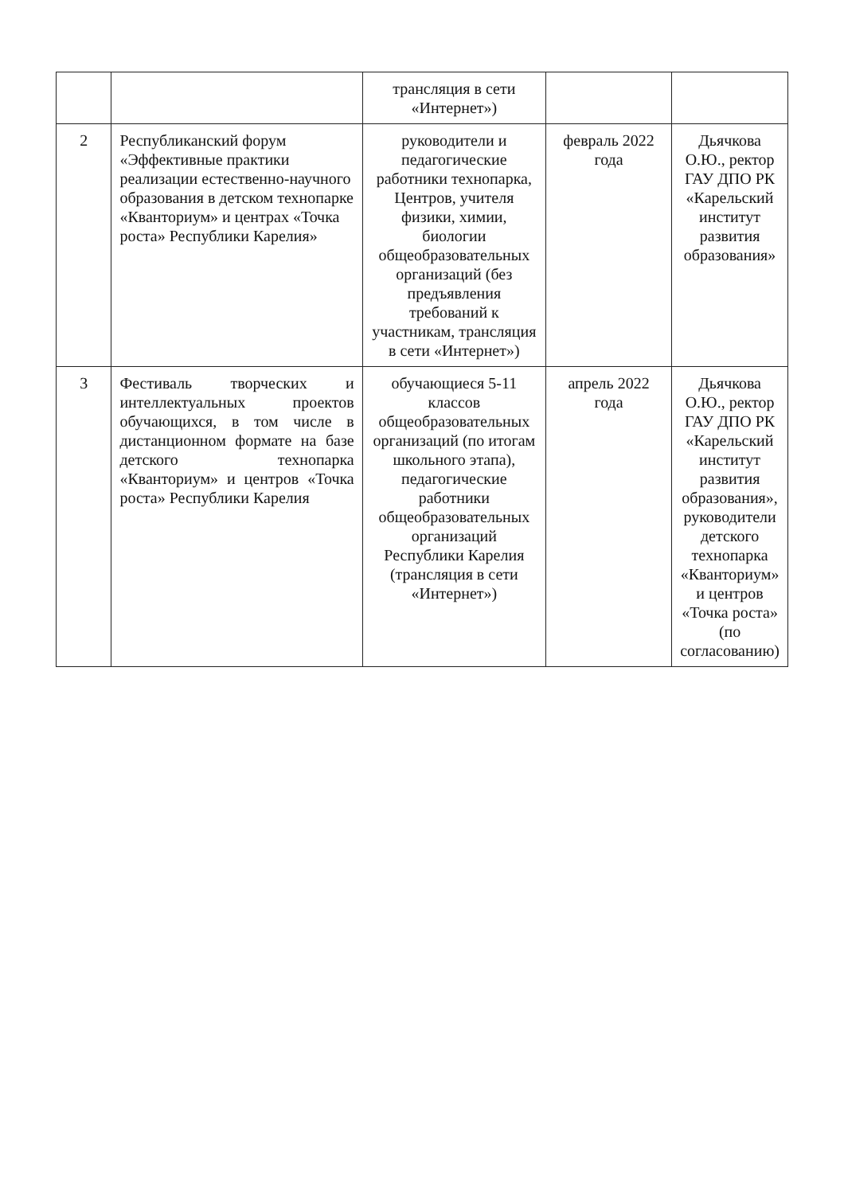| | | трансляция в сети «Интернет») | | |
| 2 | Республиканский форум «Эффективные практики реализации естественно-научного образования в детском технопарке «Кванториум» и центрах «Точка роста» Республики Карелия» | руководители и педагогические работники технопарка, Центров, учителя физики, химии, биологии общеобразовательных организаций (без предъявления требований к участникам, трансляция в сети «Интернет») | февраль 2022 года | Дьячкова О.Ю., ректор ГАУ ДПО РК «Карельский институт развития образования» |
| 3 | Фестиваль творческих и интеллектуальных проектов обучающихся, в том числе в дистанционном формате на базе детского технопарка «Кванториум» и центров «Точка роста» Республики Карелия | обучающиеся 5-11 классов общеобразовательных организаций (по итогам школьного этапа), педагогические работники общеобразовательных организаций Республики Карелия (трансляция в сети «Интернет») | апрель 2022 года | Дьячкова О.Ю., ректор ГАУ ДПО РК «Карельский институт развития образования», руководители детского технопарка «Кванториум» и центров «Точка роста» (по согласованию) |